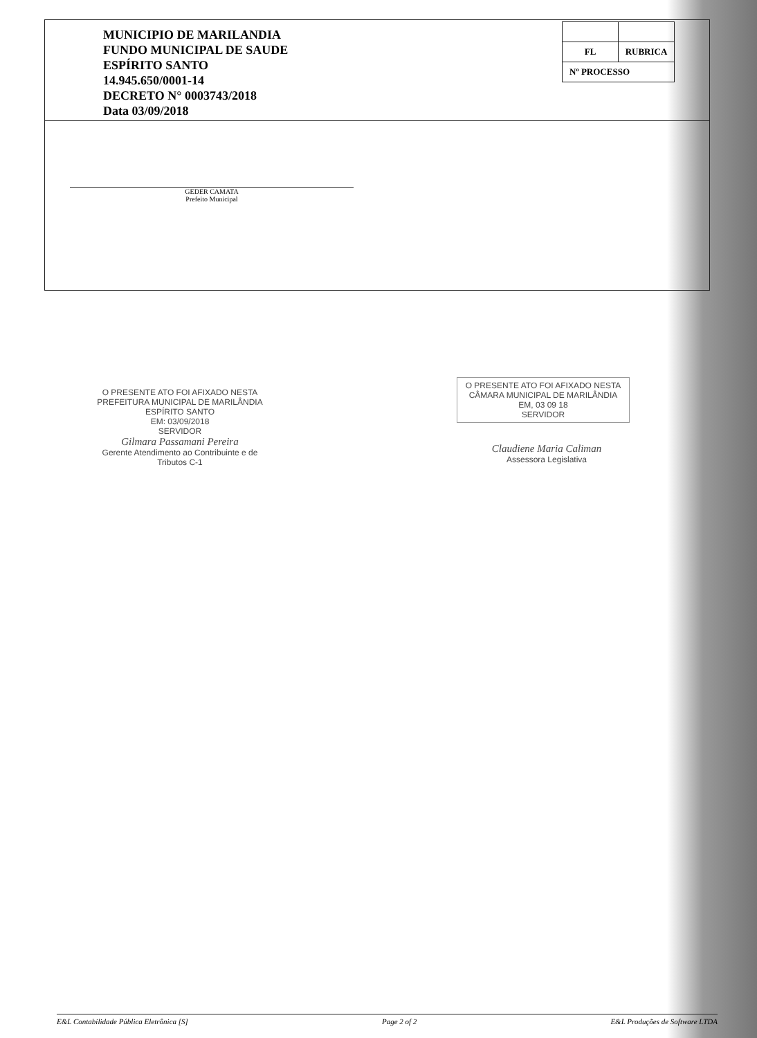MUNICIPIO DE MARILANDIA
FUNDO MUNICIPAL DE SAUDE
ESPÍRITO SANTO
14.945.650/0001-14
DECRETO N° 0003743/2018
Data 03/09/2018
| FL | RUBRICA |
| Nº PROCESSO | |
GEDER CAMATA
Prefeito Municipal
O PRESENTE ATO FOI AFIXADO NESTA PREFEITURA MUNICIPAL DE MARILÂNDIA ESPÍRITO SANTO
EM: 03/09/2018
SERVIDOR
Gilmara Passamani Pereira
Gerente Atendimento ao Contribuinte e de Tributos C-1
O PRESENTE ATO FOI AFIXADO NESTA CÂMARA MUNICIPAL DE MARILÂNDIA
EM, 03 09 18
SERVIDOR
Claudiene Maria Caliman
Assessora Legislativa
E&L Contabilidade Pública Eletrônica [S] Page 2 of 2 E&L Produções de Software LTDA